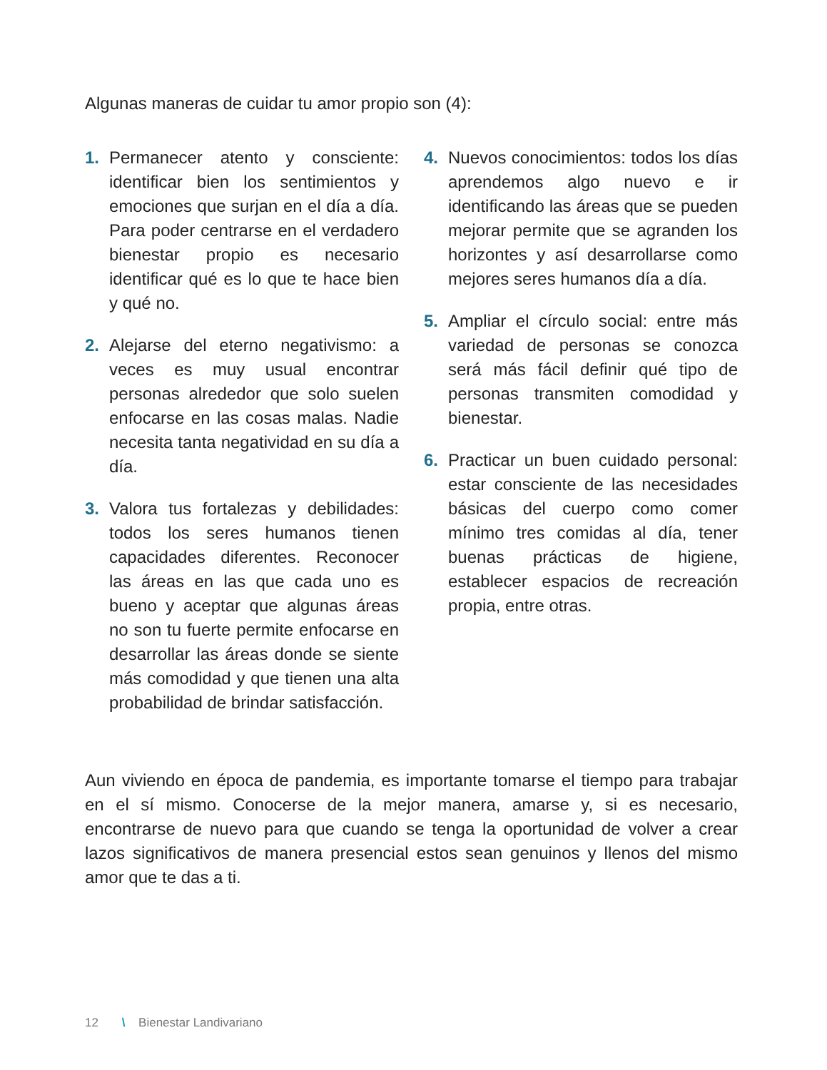Algunas maneras de cuidar tu amor propio son (4):
1. Permanecer atento y consciente: identificar bien los sentimientos y emociones que surjan en el día a día. Para poder centrarse en el verdadero bienestar propio es necesario identificar qué es lo que te hace bien y qué no.
2. Alejarse del eterno negativismo: a veces es muy usual encontrar personas alrededor que solo suelen enfocarse en las cosas malas. Nadie necesita tanta negatividad en su día a día.
3. Valora tus fortalezas y debilidades: todos los seres humanos tienen capacidades diferentes. Reconocer las áreas en las que cada uno es bueno y aceptar que algunas áreas no son tu fuerte permite enfocarse en desarrollar las áreas donde se siente más comodidad y que tienen una alta probabilidad de brindar satisfacción.
4. Nuevos conocimientos: todos los días aprendemos algo nuevo e ir identificando las áreas que se pueden mejorar permite que se agranden los horizontes y así desarrollarse como mejores seres humanos día a día.
5. Ampliar el círculo social: entre más variedad de personas se conozca será más fácil definir qué tipo de personas transmiten comodidad y bienestar.
6. Practicar un buen cuidado personal: estar consciente de las necesidades básicas del cuerpo como comer mínimo tres comidas al día, tener buenas prácticas de higiene, establecer espacios de recreación propia, entre otras.
Aun viviendo en época de pandemia, es importante tomarse el tiempo para trabajar en el sí mismo. Conocerse de la mejor manera, amarse y, si es necesario, encontrarse de nuevo para que cuando se tenga la oportunidad de volver a crear lazos significativos de manera presencial estos sean genuinos y llenos del mismo amor que te das a ti.
12 \ Bienestar Landivariano